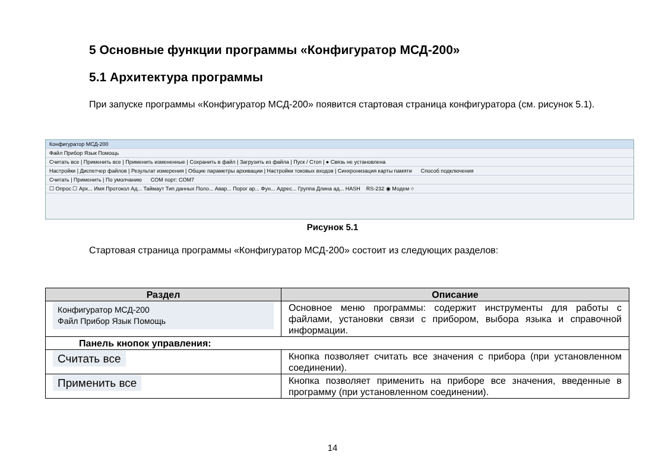5 Основные функции программы «Конфигуратор МСД-200»
5.1 Архитектура программы
При запуске программы «Конфигуратор МСД-200» появится стартовая страница конфигуратора (см. рисунок 5.1).
Конфигуратор МСД-200
Файл Прибор Язык Помощь
Считать все | Применить все | Применить измененные | Сохранить в файл | Загрузить из файла | Пуск / Стоп | ● Связь не установлена
Настройки | Диспетчер файлов | Результат измерения | Общие параметры архивации | Настройки токовых входов | Синхронизация карты памяти Способ подключения
Считать | Применить | По умолчанию COM порт: COM7
☐ Опрос ☐ Арх... Имя Протокол Ад... Таймаут Тип данных Поло... Авар... Порог ар... Фун... Адрес... Группа Длина ад... HASH RS-232 ◉ Модем ○
Рисунок 5.1
Стартовая страница программы «Конфигуратор МСД-200» состоит из следующих разделов:
| Раздел | Описание |
| --- | --- |
| Конфигуратор МСД-200 Файл Прибор Язык Помощь | Основное меню программы: содержит инструменты для работы с файлами, установки связи с прибором, выбора языка и справочной информации. |
| Панель кнопок управления: | |
| Считать все | Кнопка позволяет считать все значения с прибора (при установленном соединении). |
| Применить все | Кнопка позволяет применить на приборе все значения, введенные в программу (при установленном соединении). |
14